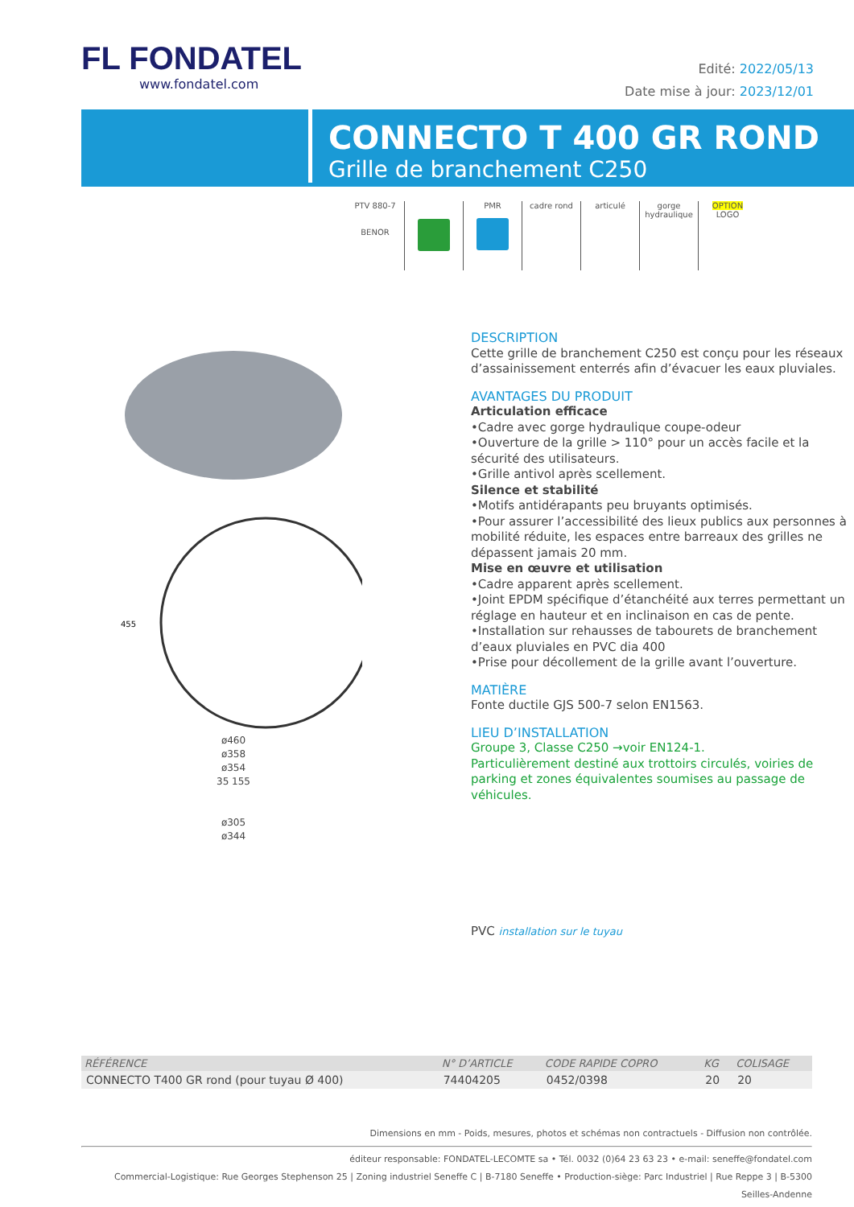FL FONDATEL
www.fondatel.com
Edité: 2022/05/13
Date mise à jour: 2023/12/01
CONNECTO T 400 GR ROND
Grille de branchement C250
PTV 880-7
BENOR
PMR
cadre rond articulé gorge hydraulique
OPTION
LOGO
455
ø460
ø358
ø354
35 155
ø305
ø344
DESCRIPTION
Cette grille de branchement C250 est conçu pour les réseaux d’assainissement enterrés afin d’évacuer les eaux pluviales.
AVANTAGES DU PRODUIT
Articulation efficace
•Cadre avec gorge hydraulique coupe-odeur
•Ouverture de la grille > 110° pour un accès facile et la sécurité des utilisateurs.
•Grille antivol après scellement.
Silence et stabilité
•Motifs antidérapants peu bruyants optimisés.
•Pour assurer l’accessibilité des lieux publics aux personnes à mobilité réduite, les espaces entre barreaux des grilles ne dépassent jamais 20 mm.
Mise en œuvre et utilisation
•Cadre apparent après scellement.
•Joint EPDM spécifique d’étanchéité aux terres permettant un réglage en hauteur et en inclinaison en cas de pente.
•Installation sur rehausses de tabourets de branchement d’eaux pluviales en PVC dia 400
•Prise pour décollement de la grille avant l’ouverture.
MATIÈRE
Fonte ductile GJS 500-7 selon EN1563.
LIEU D’INSTALLATION
Groupe 3, Classe C250 →voir EN124-1.
Particulièrement destiné aux trottoirs circulés, voiries de parking et zones équivalentes soumises au passage de véhicules.
PVC installation sur le tuyau
| RÉFÉRENCE | N° D’ARTICLE | CODE RAPIDE COPRO | KG | COLISAGE |
| --- | --- | --- | --- | --- |
| CONNECTO T400 GR rond (pour tuyau Ø 400) | 74404205 | 0452/0398 | 20 | 20 |
Dimensions en mm - Poids, mesures, photos et schémas non contractuels - Diffusion non contrôlée.
éditeur responsable: FONDATEL-LECOMTE sa • Tél. 0032 (0)64 23 63 23 • e-mail: seneffe@fondatel.com
Commercial-Logistique: Rue Georges Stephenson 25 | Zoning industriel Seneffe C | B-7180 Seneffe • Production-siège: Parc Industriel | Rue Reppe 3 | B-5300 Seilles-Andenne